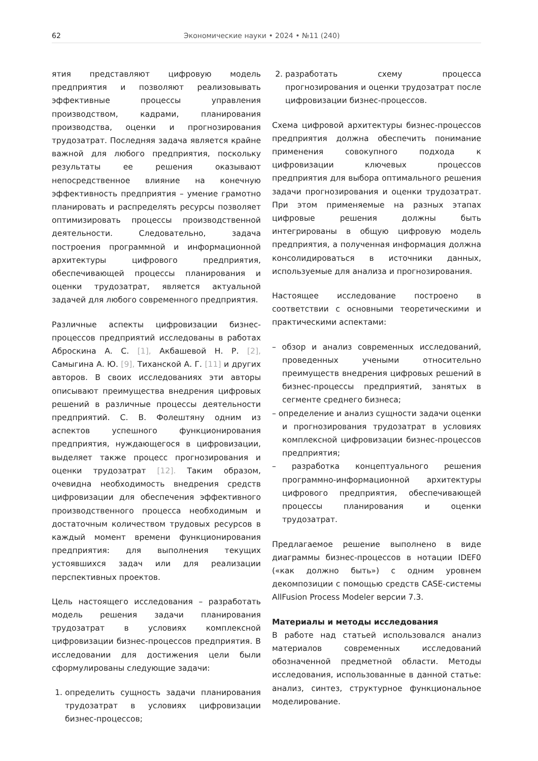62 Экономические науки • 2024 • №11 (240)
ятия представляют цифровую модель предприятия и позволяют реализовывать эффективные процессы управления производством, кадрами, планирования производства, оценки и прогнозирования трудозатрат. Последняя задача является крайне важной для любого предприятия, поскольку результаты ее решения оказывают непосредственное влияние на конечную эффективность предприятия – умение грамотно планировать и распределять ресурсы позволяет оптимизировать процессы производственной деятельности. Следовательно, задача построения программной и информационной архитектуры цифрового предприятия, обеспечивающей процессы планирования и оценки трудозатрат, является актуальной задачей для любого современного предприятия.
Различные аспекты цифровизации бизнес-процессов предприятий исследованы в работах Аброскина А. С. [1], Акбашевой Н. Р. [2], Самыгина А. Ю. [9], Тиханской А. Г. [11] и других авторов. В своих исследованиях эти авторы описывают преимущества внедрения цифровых решений в различные процессы деятельности предприятий. С. В. Фолештяну одним из аспектов успешного функционирования предприятия, нуждающегося в цифровизации, выделяет также процесс прогнозирования и оценки трудозатрат [12]. Таким образом, очевидна необходимость внедрения средств цифровизации для обеспечения эффективного производственного процесса необходимым и достаточным количеством трудовых ресурсов в каждый момент времени функционирования предприятия: для выполнения текущих устоявшихся задач или для реализации перспективных проектов.
Цель настоящего исследования – разработать модель решения задачи планирования трудозатрат в условиях комплексной цифровизации бизнес-процессов предприятия. В исследовании для достижения цели были сформулированы следующие задачи:
1. определить сущность задачи планирования трудозатрат в условиях цифровизации бизнес-процессов;
2. разработать схему процесса прогнозирования и оценки трудозатрат после цифровизации бизнес-процессов.
Схема цифровой архитектуры бизнес-процессов предприятия должна обеспечить понимание применения совокупного подхода к цифровизации ключевых процессов предприятия для выбора оптимального решения задачи прогнозирования и оценки трудозатрат. При этом применяемые на разных этапах цифровые решения должны быть интегрированы в общую цифровую модель предприятия, а полученная информация должна консолидироваться в источники данных, используемые для анализа и прогнозирования.
Настоящее исследование построено в соответствии с основными теоретическими и практическими аспектами:
– обзор и анализ современных исследований, проведенных учеными относительно преимуществ внедрения цифровых решений в бизнес-процессы предприятий, занятых в сегменте среднего бизнеса;
– определение и анализ сущности задачи оценки и прогнозирования трудозатрат в условиях комплексной цифровизации бизнес-процессов предприятия;
– разработка концептуального решения программно-информационной архитектуры цифрового предприятия, обеспечивающей процессы планирования и оценки трудозатрат.
Предлагаемое решение выполнено в виде диаграммы бизнес-процессов в нотации IDEF0 («как должно быть») с одним уровнем декомпозиции с помощью средств CASE-системы AllFusion Process Modeler версии 7.3.
Материалы и методы исследования
В работе над статьей использовался анализ материалов современных исследований обозначенной предметной области. Методы исследования, использованные в данной статье: анализ, синтез, структурное функциональное моделирование.